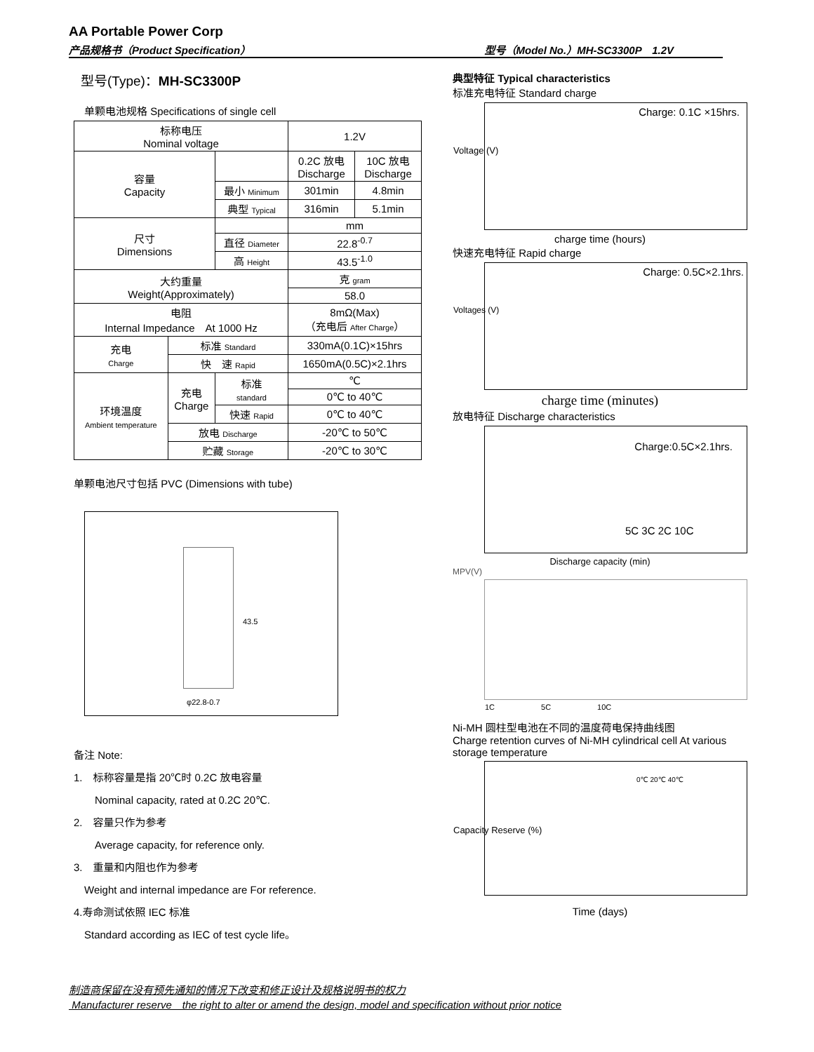AA Portable Power Corp
产品规格书（Product Specification） 型号（Model No.）MH-SC3300P　1.2V
型号(Type)：MH-SC3300P
单颗电池规格 Specifications of single cell
| 标称电压 Nominal voltage | | | 1.2V | |
| 容量 Capacity | | | 0.2C 放电 Discharge | 10C 放电 Discharge |
| | | 最小 Minimum | 301min | 4.8min |
| | | 典型 Typical | 316min | 5.1min |
| 尺寸 Dimensions | | | mm | |
| | | 直径 Diameter | 22.8<sup>-0.7</sup> | |
| | | 高 Height | 43.5<sup>-1.0</sup> | |
| 大约重量 Weight(Approximately) | | | 克 gram | |
| | | | 58.0 | |
| 电阻 Internal Impedance At 1000 Hz | | | 8mΩ(Max) （充电后 After Charge ） | |
| 充电 Charge | 标准 Standard | | 330mA(0.1C)×15hrs | |
| | 快 速 Rapid | | 1650mA(0.5C)×2.1hrs | |
| 环境温度 Ambient temperature | 充电 Charge | 标准 standard | ℃ | |
| | | | 0℃ to 40℃ | |
| | | 快速 Rapid | 0℃ to 40℃ | |
| | 放电 Discharge | | -20℃ to 50℃ | |
| | 贮藏 Storage | | -20℃ to 30℃ | |
单颗电池尺寸包括 PVC (Dimensions with tube)
φ22.8-0.7
43.5
备注 Note:
1.　标称容量是指 20℃时 0.2C 放电容量
　　Nominal capacity, rated at 0.2C 20℃.
2.　容量只作为参考
　　Average capacity, for reference only.
3.　重量和内阻也作为参考
　Weight and internal impedance are For reference.
4.寿命测试依照 IEC 标准
　Standard according as IEC of test cycle life。
典型特征 Typical characteristics
标准充电特征 Standard charge
Charge: 0.1C ×15hrs.
Voltage (V)
charge time (hours)
快速充电特征 Rapid charge
Charge: 0.5C×2.1hrs.
Voltages (V)
charge time (minutes)
放电特征 Discharge characteristics
Charge:0.5C×2.1hrs.
5C 3C 2C 10C
Discharge capacity (min)
MPV(V)
1C　　　　　　5C　　　　　　10C
Ni-MH 圆柱型电池在不同的温度荷电保持曲线图
Charge retention curves of Ni-MH cylindrical cell At various storage temperature
0℃ 20℃ 40℃
Capacity Reserve (%)
Time (days)
制造商保留在没有预先通知的情况下改变和修正设计及规格说明书的权力
Manufacturer reserve　the right to alter or amend the design, model and specification without prior notice